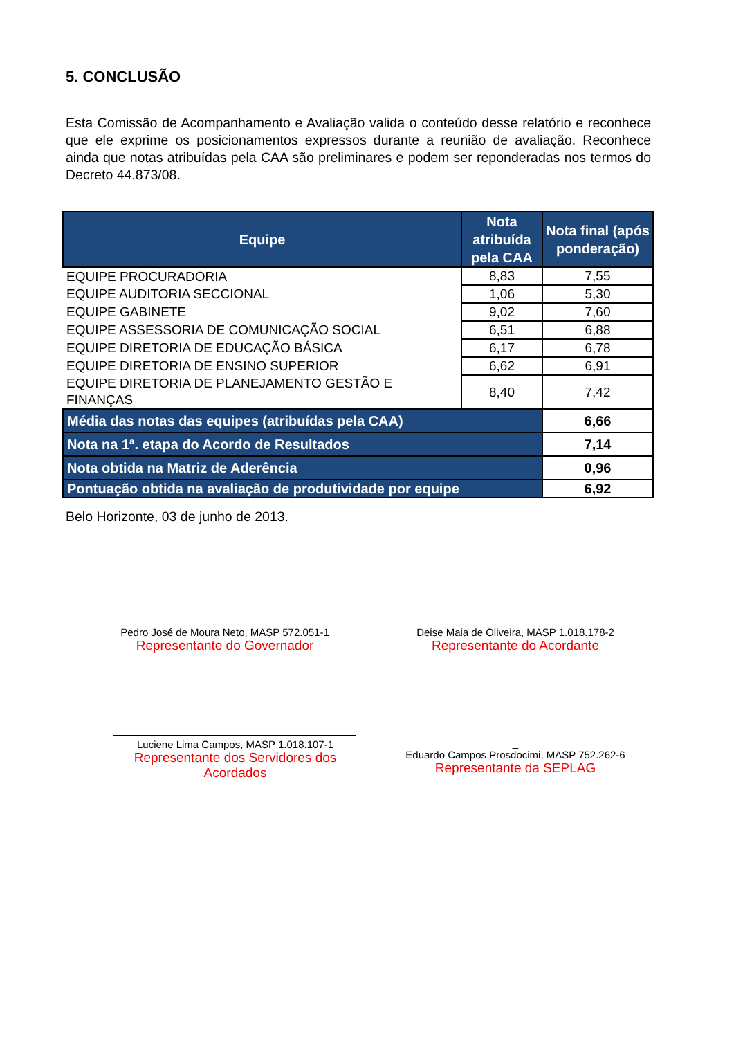5. CONCLUSÃO
Esta Comissão de Acompanhamento e Avaliação valida o conteúdo desse relatório e reconhece que ele exprime os posicionamentos expressos durante a reunião de avaliação. Reconhece ainda que notas atribuídas pela CAA são preliminares e podem ser reponderadas nos termos do Decreto 44.873/08.
| Equipe | Nota atribuída pela CAA | Nota final (após ponderação) |
| --- | --- | --- |
| EQUIPE PROCURADORIA | 8,83 | 7,55 |
| EQUIPE AUDITORIA SECCIONAL | 1,06 | 5,30 |
| EQUIPE GABINETE | 9,02 | 7,60 |
| EQUIPE ASSESSORIA DE COMUNICAÇÃO SOCIAL | 6,51 | 6,88 |
| EQUIPE DIRETORIA DE EDUCAÇÃO BÁSICA | 6,17 | 6,78 |
| EQUIPE DIRETORIA DE ENSINO SUPERIOR | 6,62 | 6,91 |
| EQUIPE DIRETORIA DE PLANEJAMENTO GESTÃO E FINANÇAS | 8,40 | 7,42 |
| Média das notas das equipes (atribuídas pela CAA) | | 6,66 |
| Nota na 1ª. etapa do Acordo de Resultados | | 7,14 |
| Nota obtida na Matriz de Aderência | | 0,96 |
| Pontuação obtida na avaliação de produtividade por equipe | | 6,92 |
Belo Horizonte, 03 de junho de 2013.
Pedro José de Moura Neto, MASP 572.051-1
Representante do Governador
Deise Maia de Oliveira, MASP 1.018.178-2
Representante do Acordante
Luciene Lima Campos, MASP 1.018.107-1
Representante dos Servidores dos Acordados
_
Eduardo Campos Prosdocimi, MASP 752.262-6
Representante da SEPLAG